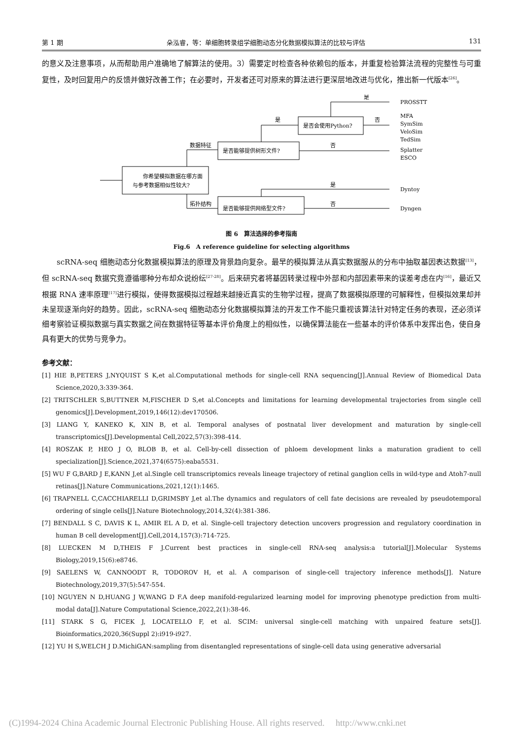第 1 期 朵泓睿，等：单细胞转录组学细胞动态分化数据模拟算法的比较与评估 131
的意义及注意事项，从而帮助用户准确地了解算法的使用。3）需要定时检查各种依赖包的版本，并重复检验算法流程的完整性与可重复性，及时回复用户的反馈并做好改善工作；在必要时，开发者还可对原来的算法进行更深层地改进与优化，推出新一代版本<sup>[26]</sup>。
你希望模拟数据在哪方面
与参考数据相似性较大?
是否能够提供树形文件?
是否会使用Python?
是否能够提供网络型文件?
数据特征
拓扑结构
是
是
否
否
是
否
PROSSTT
MFA
SymSim
VeloSim
TedSim
Splatter
ESCO
Dyntoy
Dyngen
图 6　算法选择的参考指南
Fig.6　A reference guideline for selecting algorithms
scRNA-seq 细胞动态分化数据模拟算法的原理及背景趋向复杂。最早的模拟算法从真实数据服从的分布中抽取基因表达数据<sup>[13]</sup>，但 scRNA-seq 数据究竟遵循哪种分布却众说纷纭<sup>[27-28]</sup>。后来研究者将基因转录过程中外部和内部因素带来的误差考虑在内<sup>[16]</sup>，最近又根据 RNA 速率原理<sup>[17]</sup>进行模拟，使得数据模拟过程越来越接近真实的生物学过程，提高了数据模拟原理的可解释性，但模拟效果却并未呈现逐渐向好的趋势。因此，scRNA-seq 细胞动态分化数据模拟算法的开发工作不能只重视该算法针对特定任务的表现，还必须详细考察验证模拟数据与真实数据之间在数据特征等基本评价角度上的相似性，以确保算法能在一些基本的评价体系中发挥出色，使自身具有更大的优势与竞争力。
参考文献：
[1] HIE B,PETERS J,NYQUIST S K,et al.Computational methods for single-cell RNA sequencing[J].Annual Review of Biomedical Data Science,2020,3:339-364.
[2] TRITSCHLER S,BUTTNER M,FISCHER D S,et al.Concepts and limitations for learning developmental trajectories from single cell genomics[J].Development,2019,146(12):dev170506.
[3] LIANG Y, KANEKO K, XIN B, et al. Temporal analyses of postnatal liver development and maturation by single-cell transcriptomics[J].Developmental Cell,2022,57(3):398-414.
[4] ROSZAK P, HEO J O, BLOB B, et al. Cell-by-cell dissection of phloem development links a maturation gradient to cell specialization[J].Science,2021,374(6575):eaba5531.
[5] WU F G,BARD J E,KANN J,et al.Single cell transcriptomics reveals lineage trajectory of retinal ganglion cells in wild-type and Atoh7-null retinas[J].Nature Communications,2021,12(1):1465.
[6] TRAPNELL C,CACCHIARELLI D,GRIMSBY J,et al.The dynamics and regulators of cell fate decisions are revealed by pseudotemporal ordering of single cells[J].Nature Biotechnology,2014,32(4):381-386.
[7] BENDALL S C, DAVIS K L, AMIR EL A D, et al. Single-cell trajectory detection uncovers progression and regulatory coordination in human B cell development[J].Cell,2014,157(3):714-725.
[8] LUECKEN M D,THEIS F J.Current best practices in single-cell RNA-seq analysis:a tutorial[J].Molecular Systems Biology,2019,15(6):e8746.
[9] SAELENS W, CANNOODT R, TODOROV H, et al. A comparison of single-cell trajectory inference methods[J]. Nature Biotechnology,2019,37(5):547-554.
[10] NGUYEN N D,HUANG J W,WANG D F.A deep manifold-regularized learning model for improving phenotype prediction from multi-modal data[J].Nature Computational Science,2022,2(1):38-46.
[11] STARK S G, FICEK J, LOCATELLO F, et al. SCIM: universal single-cell matching with unpaired feature sets[J]. Bioinformatics,2020,36(Suppl 2):i919-i927.
[12] YU H S,WELCH J D.MichiGAN:sampling from disentangled representations of single-cell data using generative adversarial
(C)1994-2024 China Academic Journal Electronic Publishing House. All rights reserved.　 http://www.cnki.net